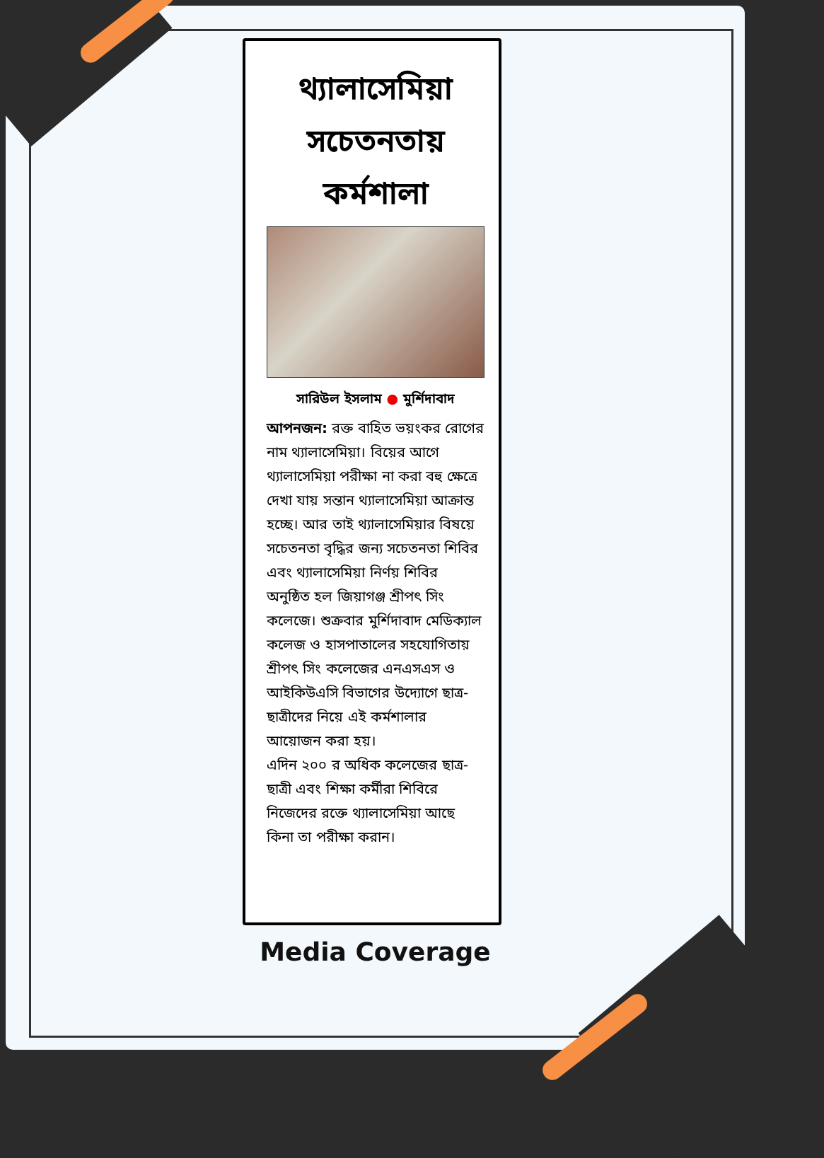থ্যালাসেমিয়া সচেতনতায় কর্মশালা
সারিউল ইসলাম ● মুর্শিদাবাদ
আপনজন: রক্ত বাহিত ভয়ংকর রোগের নাম থ্যালাসেমিয়া। বিয়ের আগে থ্যালাসেমিয়া পরীক্ষা না করা বহু ক্ষেত্রে দেখা যায় সন্তান থ্যালাসেমিয়া আক্রান্ত হচ্ছে। আর তাই থ্যালাসেমিয়ার বিষয়ে সচেতনতা বৃদ্ধির জন্য সচেতনতা শিবির এবং থ্যালাসেমিয়া নির্ণয় শিবির অনুষ্ঠিত হল জিয়াগঞ্জ শ্রীপৎ সিং কলেজে। শুক্রবার মুর্শিদাবাদ মেডিক্যাল কলেজ ও হাসপাতালের সহযোগিতায় শ্রীপৎ সিং কলেজের এনএসএস ও আইকিউএসি বিভাগের উদ্যোগে ছাত্র-ছাত্রীদের নিয়ে এই কর্মশালার আয়োজন করা হয়।
এদিন ২০০ র অধিক কলেজের ছাত্র-ছাত্রী এবং শিক্ষা কর্মীরা শিবিরে নিজেদের রক্তে থ্যালাসেমিয়া আছে কিনা তা পরীক্ষা করান।
Media Coverage